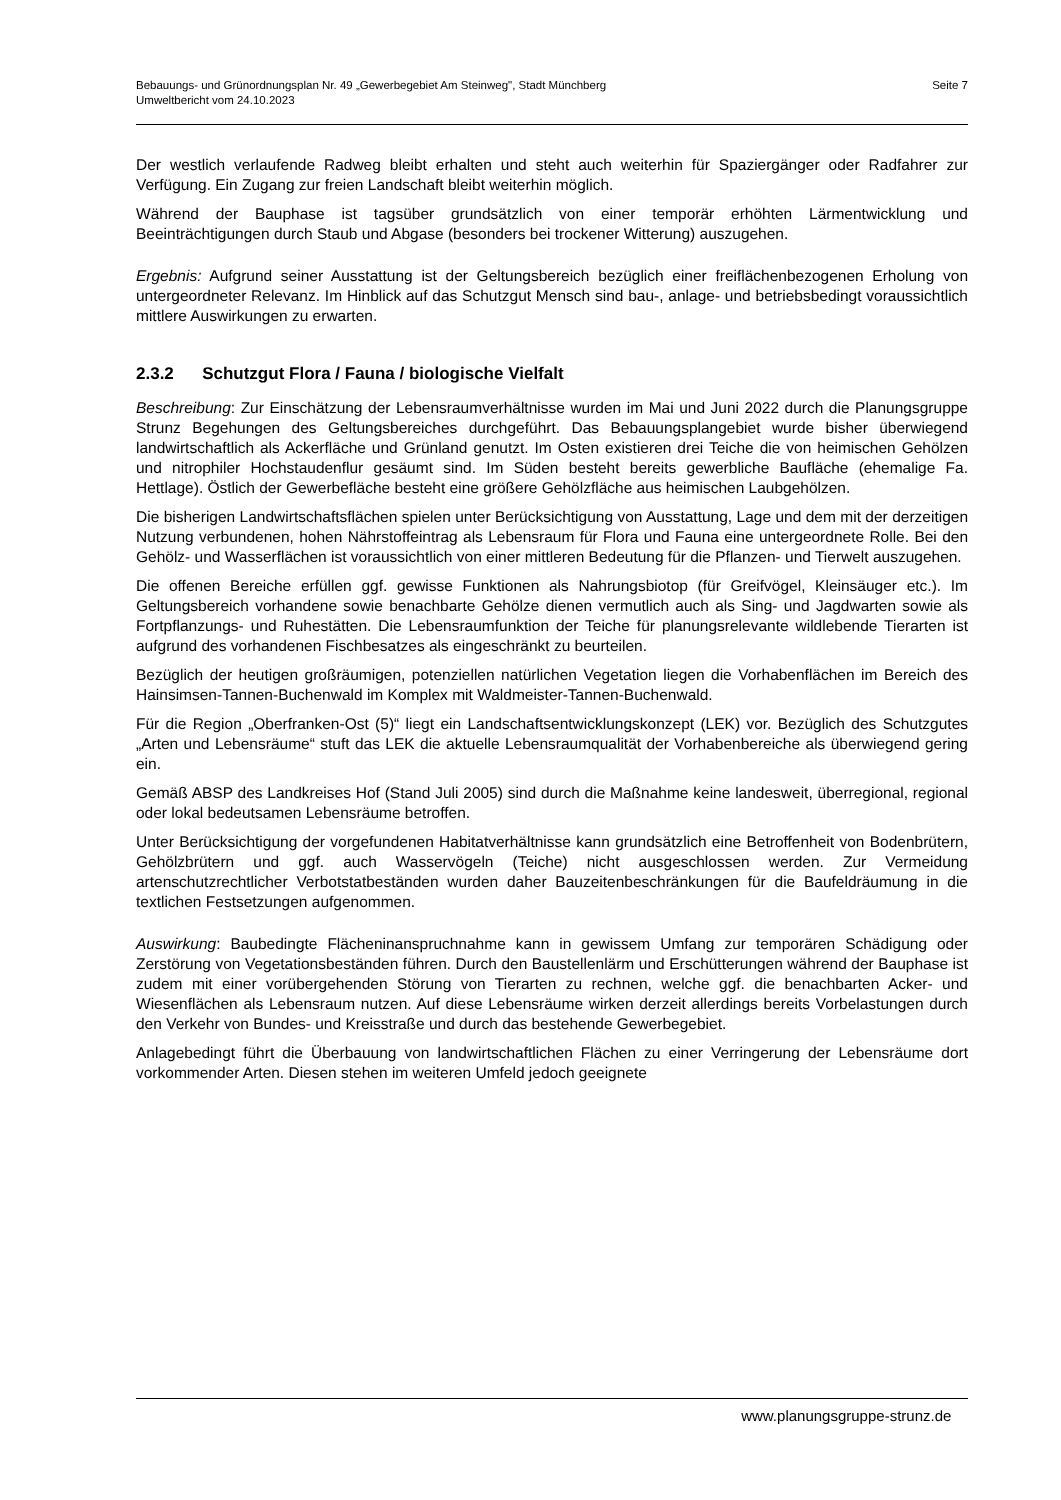Seite 7 Bebauungs- und Grünordnungsplan Nr. 49 „Gewerbegebiet Am Steinweg", Stadt Münchberg
Umweltbericht vom 24.10.2023
Der westlich verlaufende Radweg bleibt erhalten und steht auch weiterhin für Spaziergänger oder Radfahrer zur Verfügung. Ein Zugang zur freien Landschaft bleibt weiterhin möglich.
Während der Bauphase ist tagsüber grundsätzlich von einer temporär erhöhten Lärmentwicklung und Beeinträchtigungen durch Staub und Abgase (besonders bei trockener Witterung) auszugehen.
Ergebnis: Aufgrund seiner Ausstattung ist der Geltungsbereich bezüglich einer freiflächenbezogenen Erholung von untergeordneter Relevanz. Im Hinblick auf das Schutzgut Mensch sind bau-, anlage- und betriebsbedingt voraussichtlich mittlere Auswirkungen zu erwarten.
2.3.2 Schutzgut Flora / Fauna / biologische Vielfalt
Beschreibung: Zur Einschätzung der Lebensraumverhältnisse wurden im Mai und Juni 2022 durch die Planungsgruppe Strunz Begehungen des Geltungsbereiches durchgeführt. Das Bebauungsplangebiet wurde bisher überwiegend landwirtschaftlich als Ackerfläche und Grünland genutzt. Im Osten existieren drei Teiche die von heimischen Gehölzen und nitrophiler Hochstaudenflur gesäumt sind. Im Süden besteht bereits gewerbliche Baufläche (ehemalige Fa. Hettlage). Östlich der Gewerbefläche besteht eine größere Gehölzfläche aus heimischen Laubgehölzen.
Die bisherigen Landwirtschaftsflächen spielen unter Berücksichtigung von Ausstattung, Lage und dem mit der derzeitigen Nutzung verbundenen, hohen Nährstoffeintrag als Lebensraum für Flora und Fauna eine untergeordnete Rolle. Bei den Gehölz- und Wasserflächen ist voraussichtlich von einer mittleren Bedeutung für die Pflanzen- und Tierwelt auszugehen.
Die offenen Bereiche erfüllen ggf. gewisse Funktionen als Nahrungsbiotop (für Greifvögel, Kleinsäuger etc.). Im Geltungsbereich vorhandene sowie benachbarte Gehölze dienen vermutlich auch als Sing- und Jagdwarten sowie als Fortpflanzungs- und Ruhestätten. Die Lebensraumfunktion der Teiche für planungsrelevante wildlebende Tierarten ist aufgrund des vorhandenen Fischbesatzes als eingeschränkt zu beurteilen.
Bezüglich der heutigen großräumigen, potenziellen natürlichen Vegetation liegen die Vorhabenflächen im Bereich des Hainsimsen-Tannen-Buchenwald im Komplex mit Waldmeister-Tannen-Buchenwald.
Für die Region „Oberfranken-Ost (5)“ liegt ein Landschaftsentwicklungskonzept (LEK) vor. Bezüglich des Schutzgutes „Arten und Lebensräume“ stuft das LEK die aktuelle Lebensraumqualität der Vorhabenbereiche als überwiegend gering ein.
Gemäß ABSP des Landkreises Hof (Stand Juli 2005) sind durch die Maßnahme keine landesweit, überregional, regional oder lokal bedeutsamen Lebensräume betroffen.
Unter Berücksichtigung der vorgefundenen Habitatverhältnisse kann grundsätzlich eine Betroffenheit von Bodenbrütern, Gehölzbrütern und ggf. auch Wasservögeln (Teiche) nicht ausgeschlossen werden. Zur Vermeidung artenschutzrechtlicher Verbotstatbeständen wurden daher Bauzeitenbeschränkungen für die Baufeldräumung in die textlichen Festsetzungen aufgenommen.
Auswirkung: Baubedingte Flächeninanspruchnahme kann in gewissem Umfang zur temporären Schädigung oder Zerstörung von Vegetationsbeständen führen. Durch den Baustellenlärm und Erschütterungen während der Bauphase ist zudem mit einer vorübergehenden Störung von Tierarten zu rechnen, welche ggf. die benachbarten Acker- und Wiesenflächen als Lebensraum nutzen. Auf diese Lebensräume wirken derzeit allerdings bereits Vorbelastungen durch den Verkehr von Bundes- und Kreisstraße und durch das bestehende Gewerbegebiet.
Anlagebedingt führt die Überbauung von landwirtschaftlichen Flächen zu einer Verringerung der Lebensräume dort vorkommender Arten. Diesen stehen im weiteren Umfeld jedoch geeignete
www.planungsgruppe-strunz.de